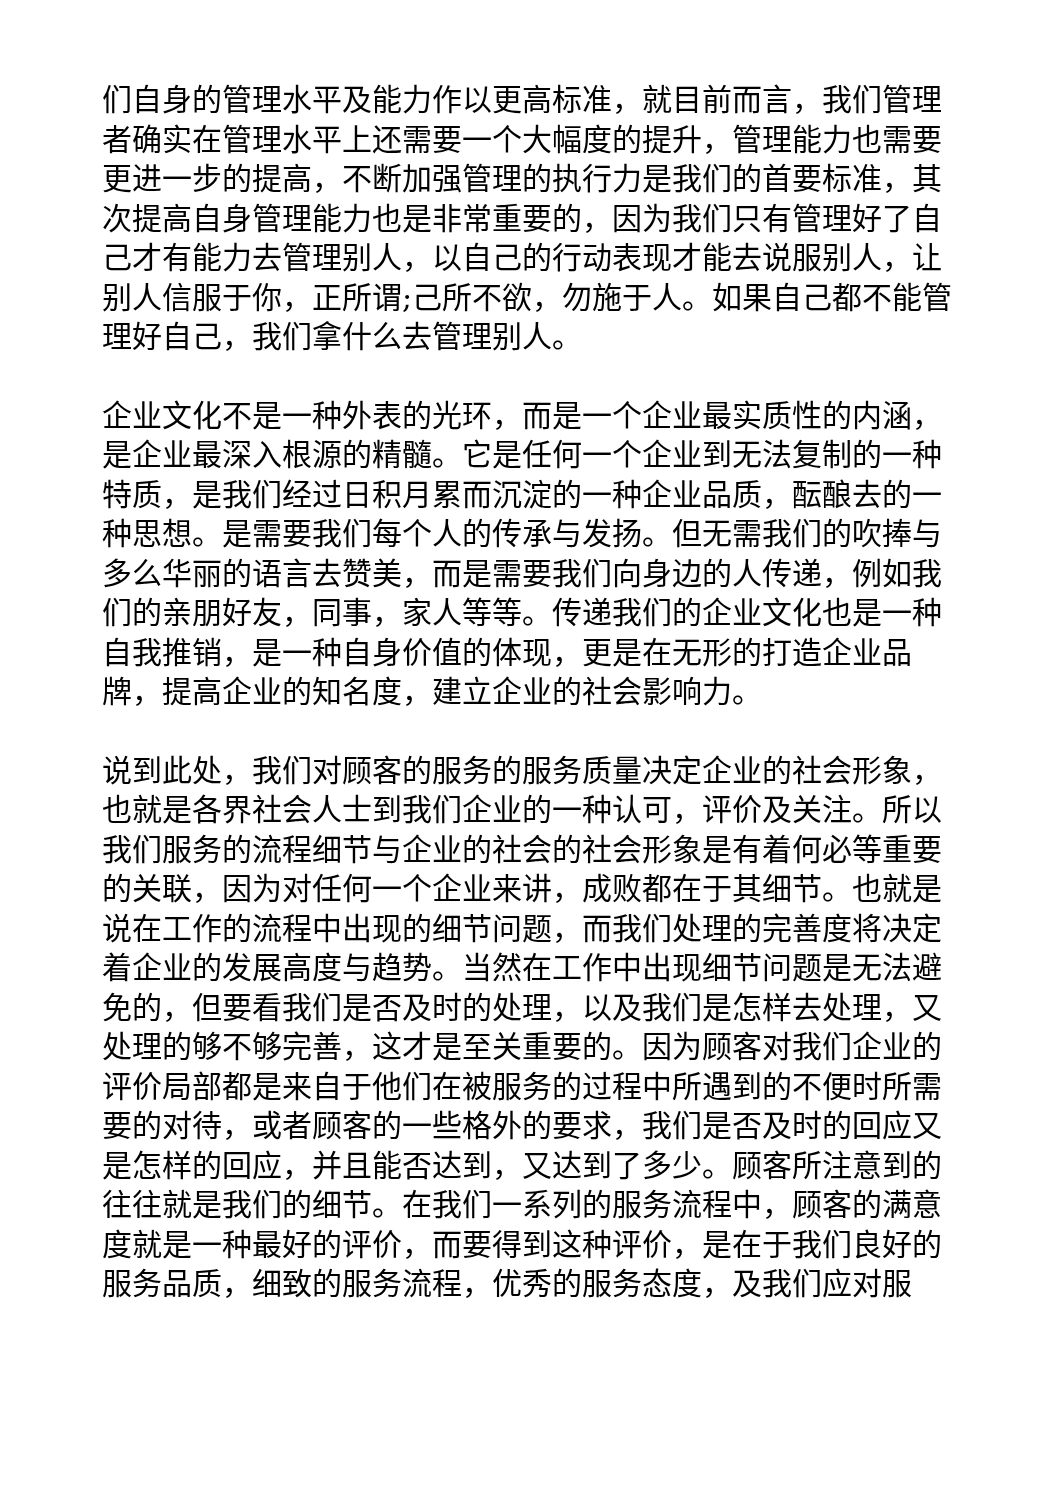们自身的管理水平及能力作以更高标准，就目前而言，我们管理者确实在管理水平上还需要一个大幅度的提升，管理能力也需要更进一步的提高，不断加强管理的执行力是我们的首要标准，其次提高自身管理能力也是非常重要的，因为我们只有管理好了自己才有能力去管理别人，以自己的行动表现才能去说服别人，让别人信服于你，正所谓;己所不欲，勿施于人。如果自己都不能管理好自己，我们拿什么去管理别人。
企业文化不是一种外表的光环，而是一个企业最实质性的内涵，是企业最深入根源的精髓。它是任何一个企业到无法复制的一种特质，是我们经过日积月累而沉淀的一种企业品质，酝酿去的一种思想。是需要我们每个人的传承与发扬。但无需我们的吹捧与多么华丽的语言去赞美，而是需要我们向身边的人传递，例如我们的亲朋好友，同事，家人等等。传递我们的企业文化也是一种自我推销，是一种自身价值的体现，更是在无形的打造企业品牌，提高企业的知名度，建立企业的社会影响力。
说到此处，我们对顾客的服务的服务质量决定企业的社会形象，也就是各界社会人士到我们企业的一种认可，评价及关注。所以我们服务的流程细节与企业的社会的社会形象是有着何必等重要的关联，因为对任何一个企业来讲，成败都在于其细节。也就是说在工作的流程中出现的细节问题，而我们处理的完善度将决定着企业的发展高度与趋势。当然在工作中出现细节问题是无法避免的，但要看我们是否及时的处理，以及我们是怎样去处理，又处理的够不够完善，这才是至关重要的。因为顾客对我们企业的评价局部都是来自于他们在被服务的过程中所遇到的不便时所需要的对待，或者顾客的一些格外的要求，我们是否及时的回应又是怎样的回应，并且能否达到，又达到了多少。顾客所注意到的往往就是我们的细节。在我们一系列的服务流程中，顾客的满意度就是一种最好的评价，而要得到这种评价，是在于我们良好的服务品质，细致的服务流程，优秀的服务态度，及我们应对服